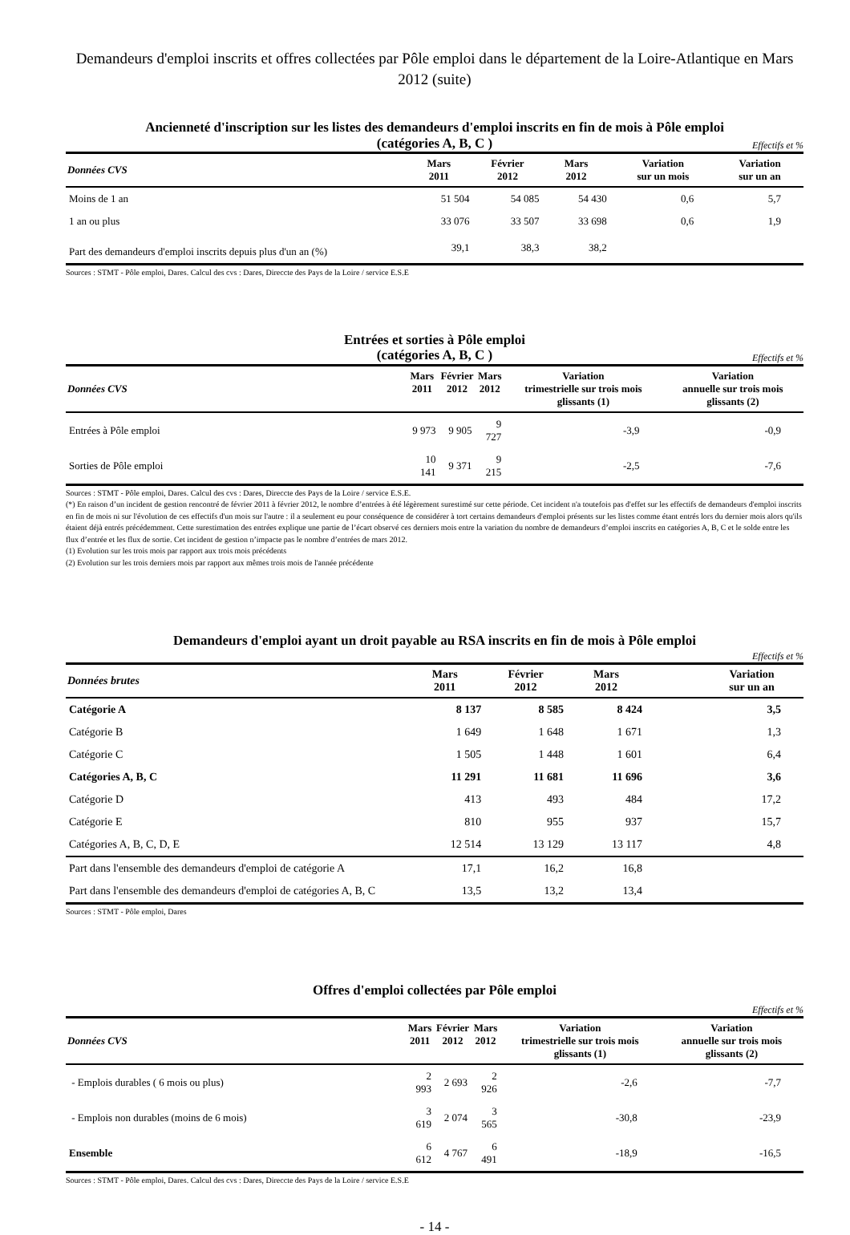Demandeurs d'emploi inscrits et offres collectées par Pôle emploi dans le département de la Loire-Atlantique en Mars 2012 (suite)
Ancienneté d'inscription sur les listes des demandeurs d'emploi inscrits en fin de mois à Pôle emploi
(catégories A, B, C )
Effectifs et %
| Données CVS | Mars 2011 | Février 2012 | Mars 2012 | Variation sur un mois | Variation sur un an |
| --- | --- | --- | --- | --- | --- |
| Moins de 1 an | 51 504 | 54 085 | 54 430 | 0,6 | 5,7 |
| 1 an ou plus | 33 076 | 33 507 | 33 698 | 0,6 | 1,9 |
| Part des demandeurs d'emploi inscrits depuis plus d'un an (%) | 39,1 | 38,3 | 38,2 | | |
Sources : STMT - Pôle emploi, Dares. Calcul des cvs : Dares, Direccte des Pays de la Loire / service E.S.E
Entrées et sorties à Pôle emploi
(catégories A, B, C )
Effectifs et %
| Données CVS | Mars 2011 | Février 2012 | Mars 2012 | Variation trimestrielle sur trois mois glissants (1) | Variation annuelle sur trois mois glissants (2) |
| --- | --- | --- | --- | --- | --- |
| Entrées à Pôle emploi | 9 973 | 9 905 | 9 727 | -3,9 | -0,9 |
| Sorties de Pôle emploi | 10 141 | 9 371 | 9 215 | -2,5 | -7,6 |
Sources : STMT - Pôle emploi, Dares. Calcul des cvs : Dares, Direccte des Pays de la Loire / service E.S.E.
(*) En raison d’un incident de gestion rencontré de février 2011 à février 2012, le nombre d’entrées à été légèrement surestimé sur cette période. Cet incident n'a toutefois pas d'effet sur les effectifs de demandeurs d'emploi inscrits en fin de mois ni sur l'évolution de ces effectifs d'un mois sur l'autre : il a seulement eu pour conséquence de considérer à tort certains demandeurs d'emploi présents sur les listes comme étant entrés lors du dernier mois alors qu'ils étaient déjà entrés précédemment. Cette surestimation des entrées explique une partie de l’écart observé ces derniers mois entre la variation du nombre de demandeurs d’emploi inscrits en catégories A, B, C et le solde entre les flux d’entrée et les flux de sortie. Cet incident de gestion n’impacte pas le nombre d’entrées de mars 2012.
(1) Evolution sur les trois mois par rapport aux trois mois précédents
(2) Evolution sur les trois derniers mois par rapport aux mêmes trois mois de l'année précédente
Demandeurs d'emploi ayant un droit payable au RSA inscrits en fin de mois à Pôle emploi
Effectifs et %
| Données brutes | Mars 2011 | Février 2012 | Mars 2012 | | Variation sur un an |
| --- | --- | --- | --- | --- | --- |
| Catégorie A | 8 137 | 8 585 | 8 424 | | 3,5 |
| Catégorie B | 1 649 | 1 648 | 1 671 | | 1,3 |
| Catégorie C | 1 505 | 1 448 | 1 601 | | 6,4 |
| Catégories A, B, C | 11 291 | 11 681 | 11 696 | | 3,6 |
| Catégorie D | 413 | 493 | 484 | | 17,2 |
| Catégorie E | 810 | 955 | 937 | | 15,7 |
| Catégories A, B, C, D, E | 12 514 | 13 129 | 13 117 | | 4,8 |
| Part dans l'ensemble des demandeurs d'emploi de catégorie A | 17,1 | 16,2 | 16,8 | | |
| Part dans l'ensemble des demandeurs d'emploi de catégories A, B, C | 13,5 | 13,2 | 13,4 | | |
Sources : STMT - Pôle emploi, Dares
Offres d'emploi collectées par Pôle emploi
Effectifs et %
| Données CVS | Mars 2011 | Février 2012 | Mars 2012 | Variation trimestrielle sur trois mois glissants (1) | Variation annuelle sur trois mois glissants (2) |
| --- | --- | --- | --- | --- | --- |
| - Emplois durables ( 6 mois ou plus) | 2 993 | 2 693 | 2 926 | -2,6 | -7,7 |
| - Emplois non durables (moins de 6 mois) | 3 619 | 2 074 | 3 565 | -30,8 | -23,9 |
| Ensemble | 6 612 | 4 767 | 6 491 | -18,9 | -16,5 |
Sources : STMT - Pôle emploi, Dares. Calcul des cvs : Dares, Direccte des Pays de la Loire / service E.S.E
- 14 -